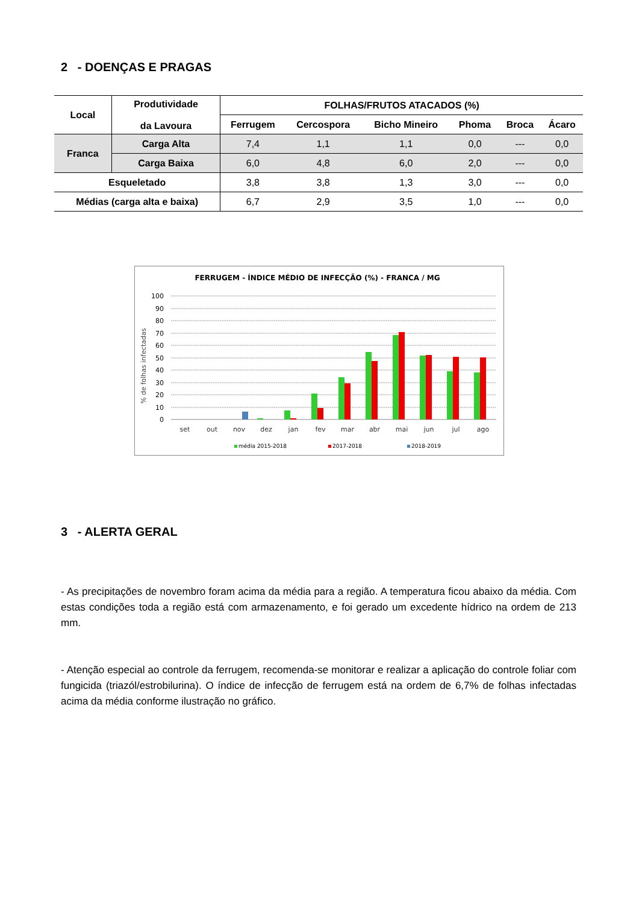2 - DOENÇAS E PRAGAS
| Local | Produtividade da Lavoura | FOLHAS/FRUTOS ATACADOS (%) | | | | | |
| --- | --- | --- | --- | --- | --- | --- | --- |
| | | Ferrugem | Cercospora | Bicho Mineiro | Phoma | Broca | Ácaro |
| Franca | Carga Alta | 7,4 | 1,1 | 1,1 | 0,0 | --- | 0,0 |
| | Carga Baixa | 6,0 | 4,8 | 6,0 | 2,0 | --- | 0,0 |
| Esqueletado | | 3,8 | 3,8 | 1,3 | 3,0 | --- | 0,0 |
| Médias (carga alta e baixa) | | 6,7 | 2,9 | 3,5 | 1,0 | --- | 0,0 |
FERRUGEM - ÍNDICE MÉDIO DE INFECÇÃO (%) - FRANCA / MG
% de folhas infectadas
100
90
80
70
60
50
40
30
20
10
0
set
out
nov
dez
jan
fev
mar
abr
mai
jun
jul
ago
média 2015-2018
2017-2018
2018-2019
3 - ALERTA GERAL
- As precipitações de novembro foram acima da média para a região. A temperatura ficou abaixo da média. Com estas condições toda a região está com armazenamento, e foi gerado um excedente hídrico na ordem de 213 mm.
- Atenção especial ao controle da ferrugem, recomenda-se monitorar e realizar a aplicação do controle foliar com fungicida (triazól/estrobilurina). O índice de infecção de ferrugem está na ordem de 6,7% de folhas infectadas acima da média conforme ilustração no gráfico.